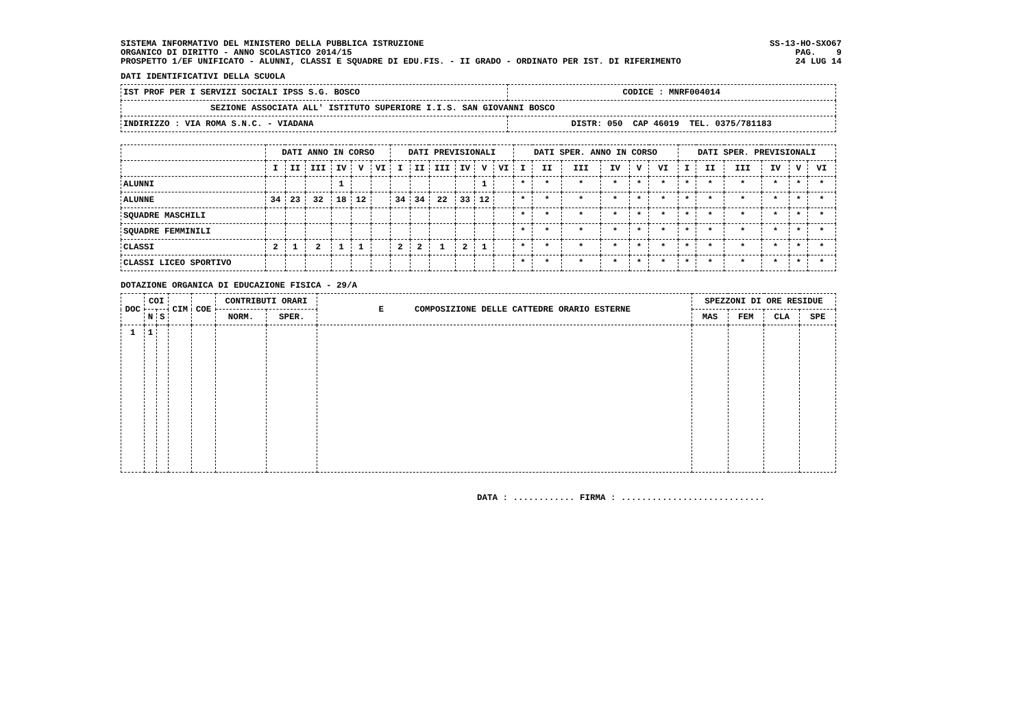SISTEMA INFORMATIVO DEL MINISTERO DELLA PUBBLICA ISTRUZIONE SS-13-HO-SXO67
ORGANICO DI DIRITTO - ANNO SCOLASTICO 2014/15 PAG. 9
PROSPETTO 1/EF UNIFICATO - ALUNNI, CLASSI E SQUADRE DI EDU.FIS. - II GRADO - ORDINATO PER IST. DI RIFERIMENTO 24 LUG 14
DATI IDENTIFICATIVI DELLA SCUOLA
| IST PROF PER I SERVIZI SOCIALI IPSS S.G. BOSCO | CODICE : MNRF004014 |
| SEZIONE ASSOCIATA ALL' ISTITUTO SUPERIORE I.I.S. SAN GIOVANNI BOSCO | |
| INDIRIZZO : VIA ROMA S.N.C. - VIADANA | DISTR: 050 CAP 46019 TEL. 0375/781183 |
| | DATI ANNO IN CORSO | | | | | | DATI PREVISIONALI | | | | | | DATI SPER. ANNO IN CORSO | | | | | | DATI SPER. PREVISIONALI | | | | | |
| --- | --- | --- | --- | --- | --- | --- | --- | --- | --- | --- | --- | --- | --- | --- | --- | --- | --- | --- | --- | --- | --- | --- | --- | --- |
| | I | II | III | IV | V | VI | I | II | III | IV | V | VI | I | II | III | IV | V | VI | I | II | III | IV | V | VI |
| ALUNNI | | | | 1 | | | | | | | 1 | | * | * | * | * | * | * | * | * | * | * | * | * |
| ALUNNE | 34 | 23 | 32 | 18 | 12 | | 34 | 34 | 22 | 33 | 12 | | * | * | * | * | * | * | * | * | * | * | * | * |
| SQUADRE MASCHILI | | | | | | | | | | | | | * | * | * | * | * | * | * | * | * | * | * | * |
| SQUADRE FEMMINILI | | | | | | | | | | | | | * | * | * | * | * | * | * | * | * | * | * | * |
| CLASSI | 2 | 1 | 2 | 1 | 1 | | 2 | 2 | 1 | 2 | 1 | | * | * | * | * | * | * | * | * | * | * | * | * |
| CLASSI LICEO SPORTIVO | | | | | | | | | | | | | * | * | * | * | * | * | * | * | * | * | * | * |
DOTAZIONE ORGANICA DI EDUCAZIONE FISICA - 29/A
| DOC | COI | | CIM | COE | CONTRIBUTI ORARI | | E COMPOSIZIONE DELLE CATTEDRE ORARIO ESTERNE | SPEZZONI DI ORE RESIDUE | | | |
| --- | --- | --- | --- | --- | --- | --- | --- | --- | --- | --- | --- |
| | N | S | | | NORM. | SPER. | | MAS | FEM | CLA | SPE |
| 1 | 1 | | | | | | | | | | |
DATA : ............ FIRMA : ............................